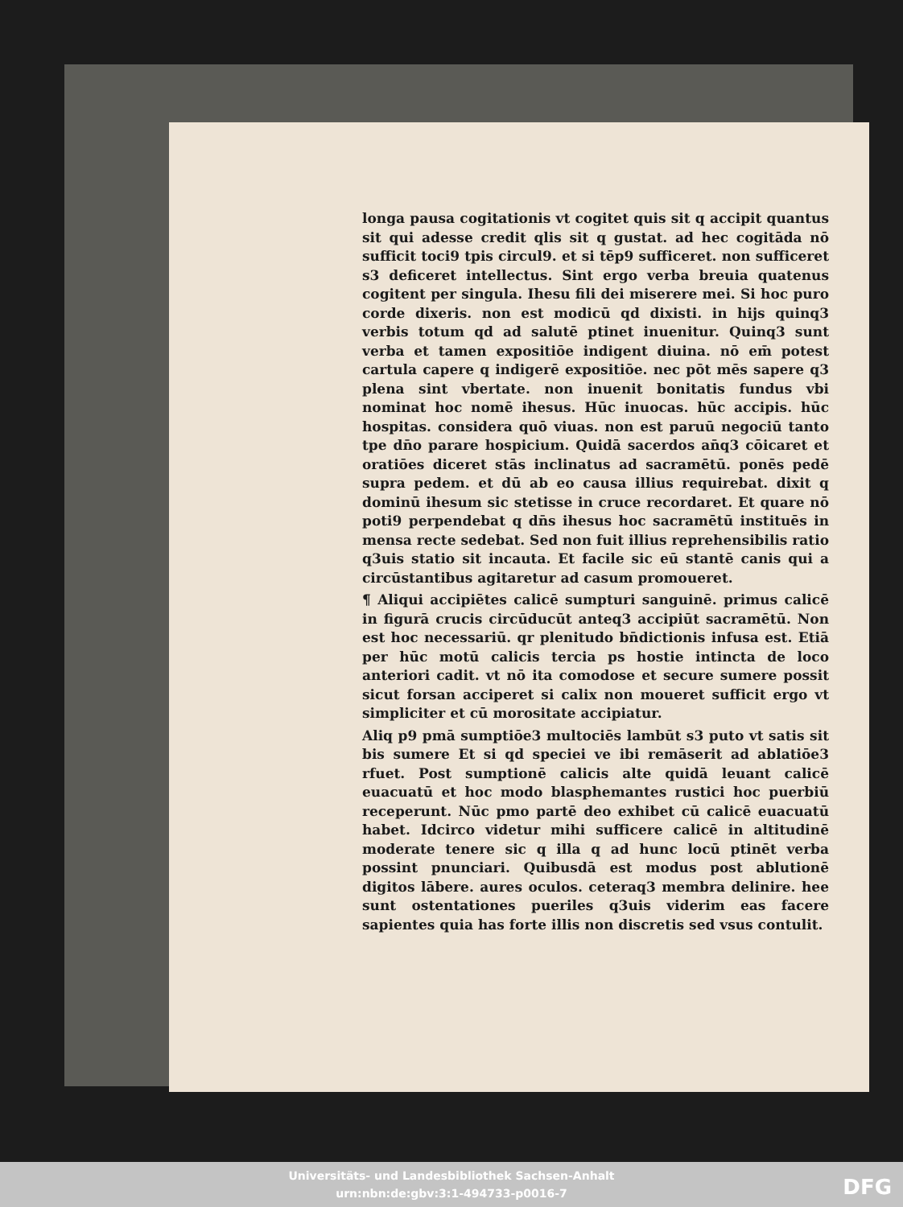longa pausa cogitationis vt cogitet quis sit q accipit quantus sit qui adesse credit qlis sit q gustat. ad hec cogitāda nō sufficit toci9 tpis circul9. et si tēp9 sufficeret. non sufficeret s3 deficeret intellectus. Sint ergo verba breuia quatenus cogitent per singula. Ihesu fili dei miserere mei. Si hoc puro corde dixeris. non est modicū qd dixisti. in hijs quinq3 verbis totum qd ad salutē ptinet inuenitur. Quinq3 sunt verba et tamen expositiōe indigent diuina. nō em̄ potest cartula capere q indigerē expositiōe. nec pōt mēs sapere q3 plena sint vbertate. non inuenit bonitatis fundus vbi nominat hoc nomē ihesus. Hūc inuocas. hūc accipis. hūc hospitas. considera quō viuas. non est paruū negociū tanto tpe dn̄o parare hospicium. Quidā sacerdos an̄q3 cōicaret et oratiōes diceret stās inclinatus ad sacramētū. ponēs pedē supra pedem. et dū ab eo causa illius requirebat. dixit q dominū ihesum sic stetisse in cruce recordaret. Et quare nō poti9 perpendebat q dn̄s ihesus hoc sacramētū instituēs in mensa recte sedebat. Sed non fuit illius reprehensibilis ratio q3uis statio sit incauta. Et facile sic eū stantē canis qui a circūstantibus agitaretur ad casum promoueret.
¶ Aliqui accipiētes calicē sumpturi sanguinē. primus calicē in figurā crucis circūducūt anteq3 accipiūt sacramētū. Non est hoc necessariū. qr plenitudo bn̄dictionis infusa est. Etiā per hūc motū calicis tercia ps hostie intincta de loco anteriori cadit. vt nō ita comodose et secure sumere possit sicut forsan acciperet si calix non moueret sufficit ergo vt simpliciter et cū morositate accipiatur.
Aliq p9 pmā sumptiōe3 multociēs lambūt s3 puto vt satis sit bis sumere Et si qd speciei ve ibi remāserit ad ablatiōe3 rfuet. Post sumptionē calicis alte quidā leuant calicē euacuatū et hoc modo blasphemantes rustici hoc puerbiū receperunt. Nūc pmo partē deo exhibet cū calicē euacuatū habet. Idcirco videtur mihi sufficere calicē in altitudinē moderate tenere sic q illa q ad hunc locū ptinēt verba possint pnunciari. Quibusdā est modus post ablutionē digitos lābere. aures oculos. ceteraq3 membra delinire. hee sunt ostentationes pueriles q3uis viderim eas facere sapientes quia has forte illis non discretis sed vsus contulit.
Universitäts- und Landesbibliothek Sachsen-Anhalt
urn:nbn:de:gbv:3:1-494733-p0016-7
DFG